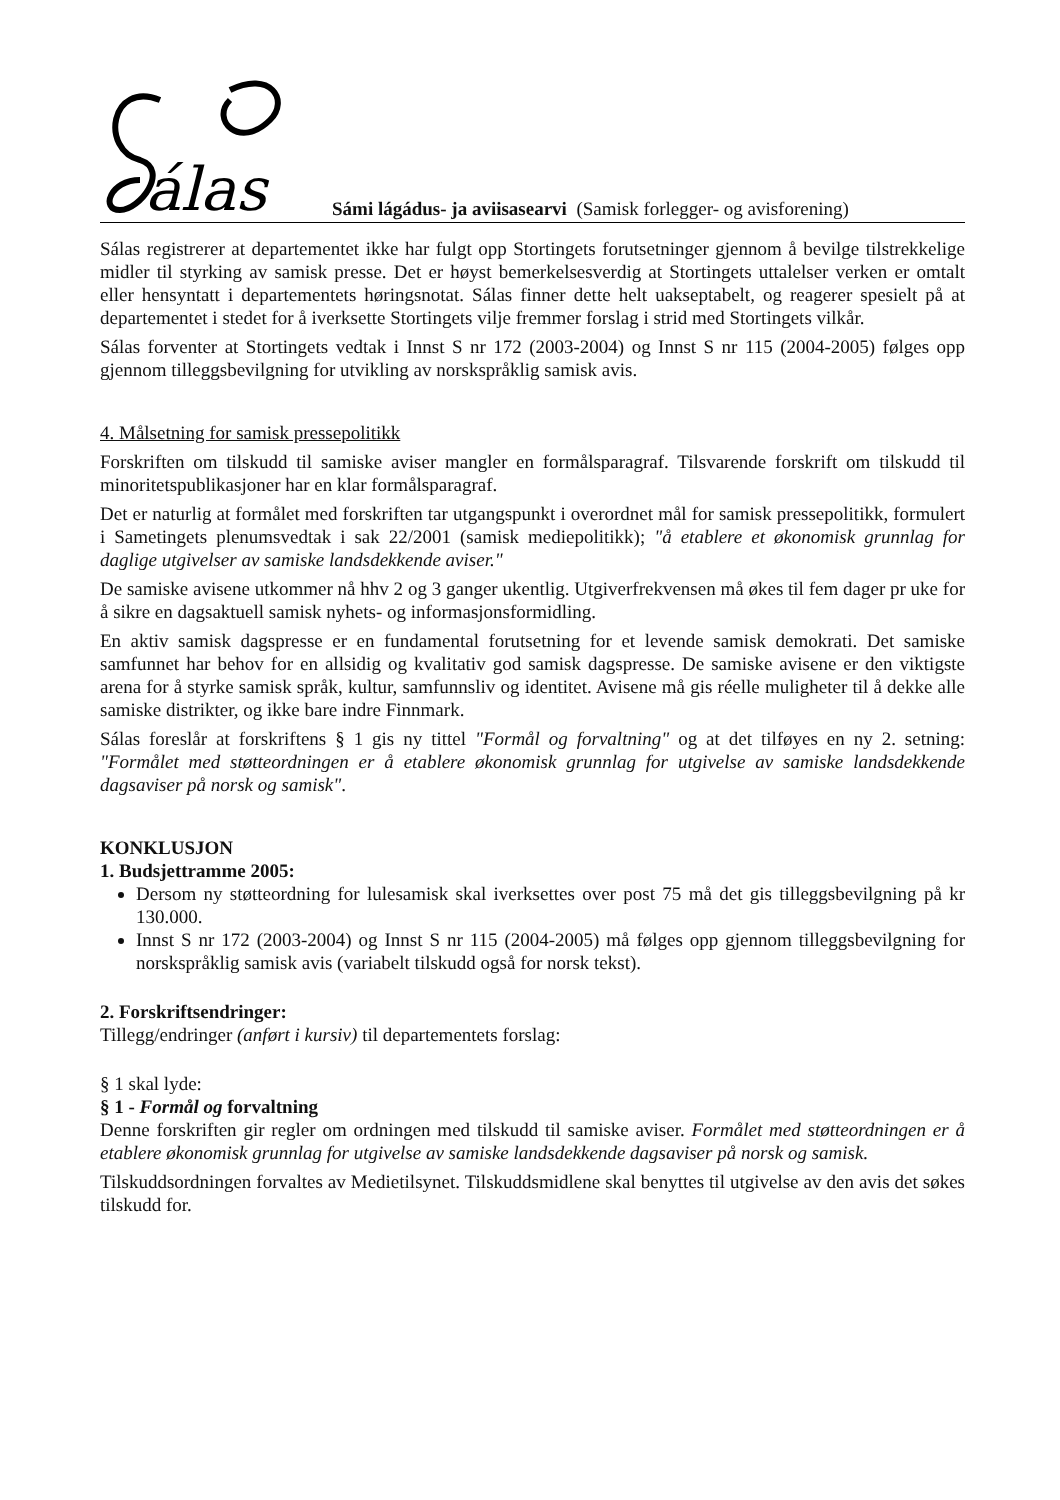álas
Sámi lágádus- ja aviisasearvi (Samisk forlegger- og avisforening)
Sálas registrerer at departementet ikke har fulgt opp Stortingets forutsetninger gjennom å bevilge tilstrekkelige midler til styrking av samisk presse. Det er høyst bemerkelsesverdig at Stortingets uttalelser verken er omtalt eller hensyntatt i departementets høringsnotat. Sálas finner dette helt uakseptabelt, og reagerer spesielt på at departementet i stedet for å iverksette Stortingets vilje fremmer forslag i strid med Stortingets vilkår.
Sálas forventer at Stortingets vedtak i Innst S nr 172 (2003-2004) og Innst S nr 115 (2004-2005) følges opp gjennom tilleggsbevilgning for utvikling av norskspråklig samisk avis.
4. Målsetning for samisk pressepolitikk
Forskriften om tilskudd til samiske aviser mangler en formålsparagraf. Tilsvarende forskrift om tilskudd til minoritetspublikasjoner har en klar formålsparagraf.
Det er naturlig at formålet med forskriften tar utgangspunkt i overordnet mål for samisk pressepolitikk, formulert i Sametingets plenumsvedtak i sak 22/2001 (samisk mediepolitikk); "å etablere et økonomisk grunnlag for daglige utgivelser av samiske landsdekkende aviser."
De samiske avisene utkommer nå hhv 2 og 3 ganger ukentlig. Utgiverfrekvensen må økes til fem dager pr uke for å sikre en dagsaktuell samisk nyhets- og informasjonsformidling.
En aktiv samisk dagspresse er en fundamental forutsetning for et levende samisk demokrati. Det samiske samfunnet har behov for en allsidig og kvalitativ god samisk dagspresse. De samiske avisene er den viktigste arena for å styrke samisk språk, kultur, samfunnsliv og identitet. Avisene må gis réelle muligheter til å dekke alle samiske distrikter, og ikke bare indre Finnmark.
Sálas foreslår at forskriftens § 1 gis ny tittel "Formål og forvaltning" og at det tilføyes en ny 2. setning: "Formålet med støtteordningen er å etablere økonomisk grunnlag for utgivelse av samiske landsdekkende dagsaviser på norsk og samisk".
KONKLUSJON
1. Budsjettramme 2005:
Dersom ny støtteordning for lulesamisk skal iverksettes over post 75 må det gis tilleggsbevilgning på kr 130.000.
Innst S nr 172 (2003-2004) og Innst S nr 115 (2004-2005) må følges opp gjennom tilleggsbevilgning for norskspråklig samisk avis (variabelt tilskudd også for norsk tekst).
2. Forskriftsendringer:
Tillegg/endringer (anført i kursiv) til departementets forslag:
§ 1 skal lyde:
§ 1 - Formål og forvaltning
Denne forskriften gir regler om ordningen med tilskudd til samiske aviser. Formålet med støtteordningen er å etablere økonomisk grunnlag for utgivelse av samiske landsdekkende dagsaviser på norsk og samisk.
Tilskuddsordningen forvaltes av Medietilsynet. Tilskuddsmidlene skal benyttes til utgivelse av den avis det søkes tilskudd for.